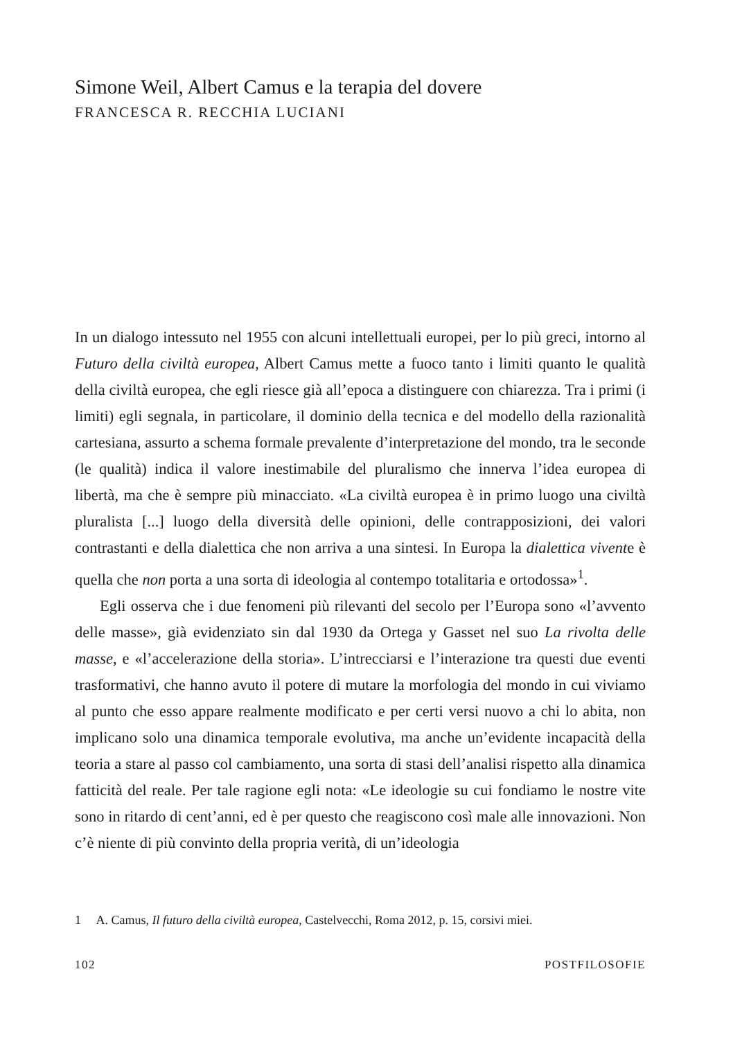Simone Weil, Albert Camus e la terapia del dovere
FRANCESCA R. RECCHIA LUCIANI
In un dialogo intessuto nel 1955 con alcuni intellettuali europei, per lo più greci, intorno al Futuro della civiltà europea, Albert Camus mette a fuoco tanto i limiti quanto le qualità della civiltà europea, che egli riesce già all’epoca a distinguere con chiarezza. Tra i primi (i limiti) egli segnala, in particolare, il dominio della tecnica e del modello della razionalità cartesiana, assurto a schema formale prevalente d’interpretazione del mondo, tra le seconde (le qualità) indica il valore inestimabile del pluralismo che innerva l’idea europea di libertà, ma che è sempre più minacciato. «La civiltà europea è in primo luogo una civiltà pluralista [...] luogo della diversità delle opinioni, delle contrapposizioni, dei valori contrastanti e della dialettica che non arriva a una sintesi. In Europa la dialettica vivente è quella che non porta a una sorta di ideologia al contempo totalitaria e ortodossa»<sup>1</sup>.
Egli osserva che i due fenomeni più rilevanti del secolo per l’Europa sono «l’avvento delle masse», già evidenziato sin dal 1930 da Ortega y Gasset nel suo La rivolta delle masse, e «l’accelerazione della storia». L’intrecciarsi e l’interazione tra questi due eventi trasformativi, che hanno avuto il potere di mutare la morfologia del mondo in cui viviamo al punto che esso appare realmente modificato e per certi versi nuovo a chi lo abita, non implicano solo una dinamica temporale evolutiva, ma anche un’evidente incapacità della teoria a stare al passo col cambiamento, una sorta di stasi dell’analisi rispetto alla dinamica fatticità del reale. Per tale ragione egli nota: «Le ideologie su cui fondiamo le nostre vite sono in ritardo di cent’anni, ed è per questo che reagiscono così male alle innovazioni. Non c’è niente di più convinto della propria verità, di un’ideologia
1 A. Camus, Il futuro della civiltà europea, Castelvecchi, Roma 2012, p. 15, corsivi miei.
102 POSTFILOSOFIE